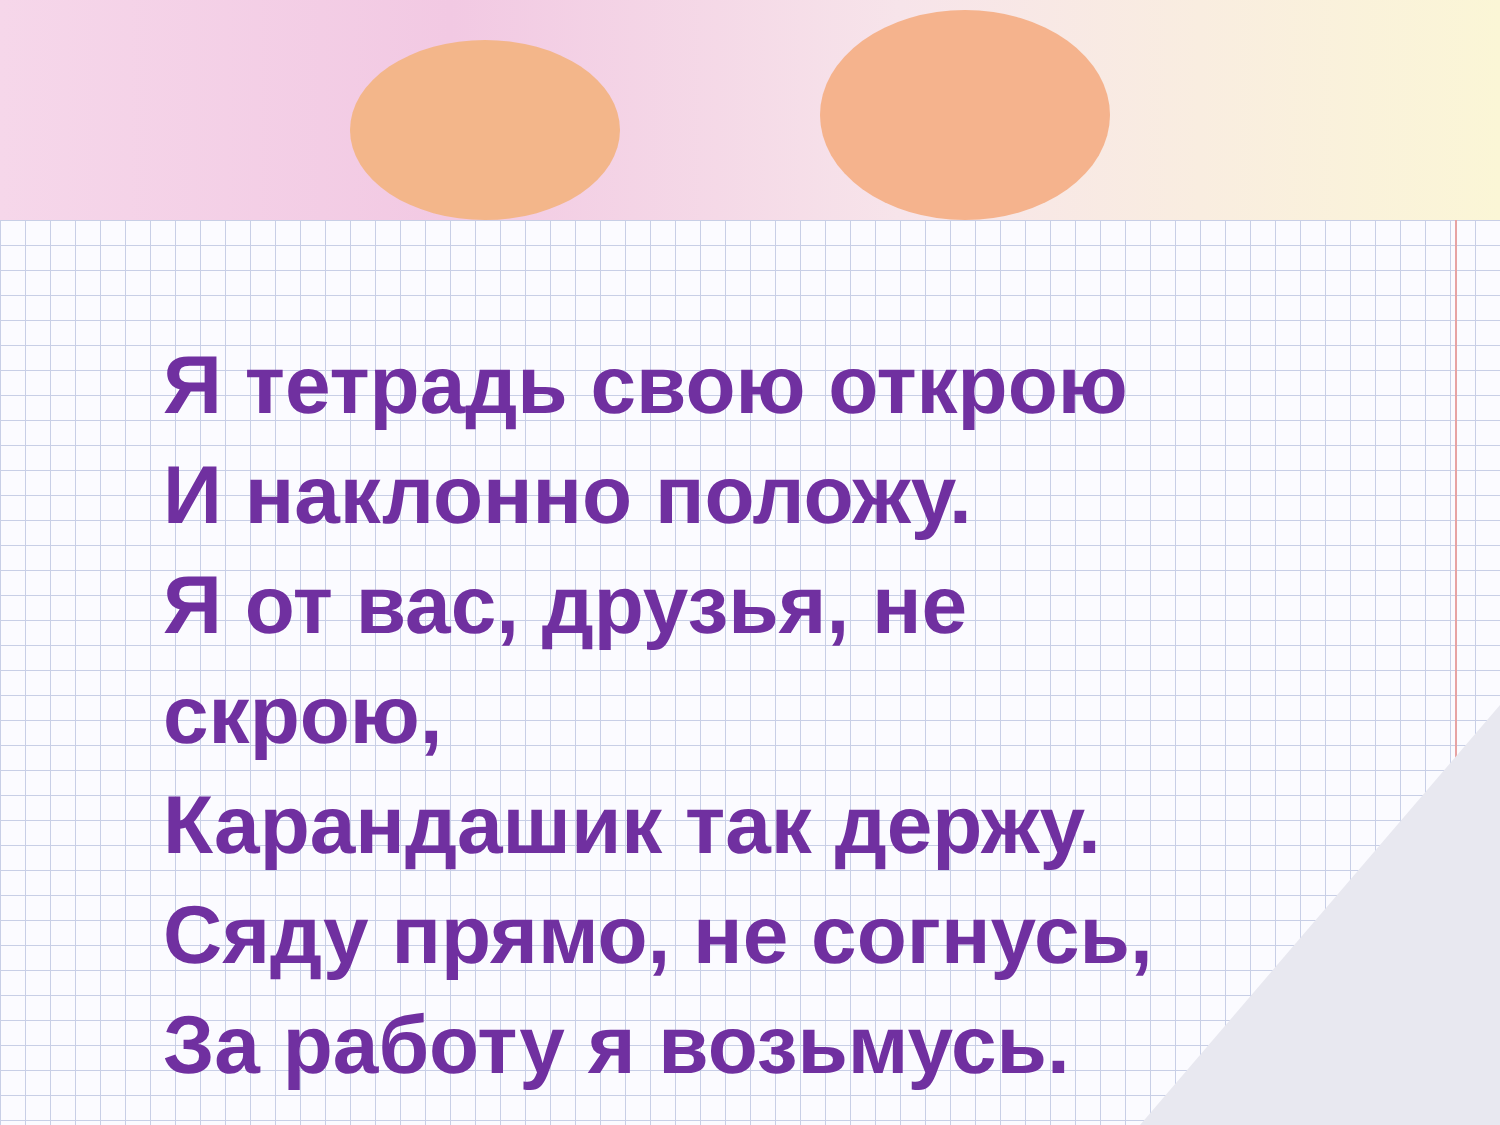Я тетрадь свою открою
И наклонно положу.
Я от вас, друзья, не
скрою,
Карандашик так держу.
Сяду прямо, не согнусь,
За работу я возьмусь.